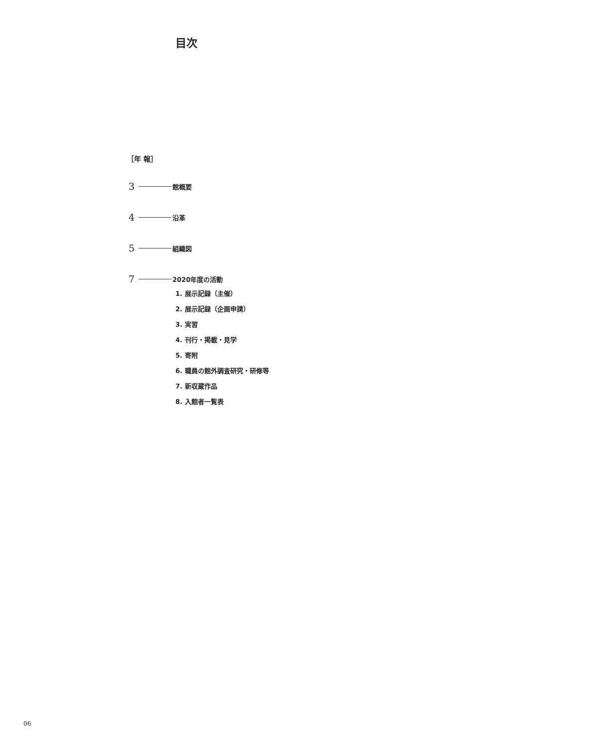目次
［年 報］
3 館概要
4 沿革
5 組織図
7 2020年度の活動
1. 展示記録（主催）
2. 展示記録（企画申請）
3. 実習
4. 刊行・掲載・見学
5. 寄附
6. 職員の館外調査研究・研修等
7. 新収蔵作品
8. 入館者一覧表
06